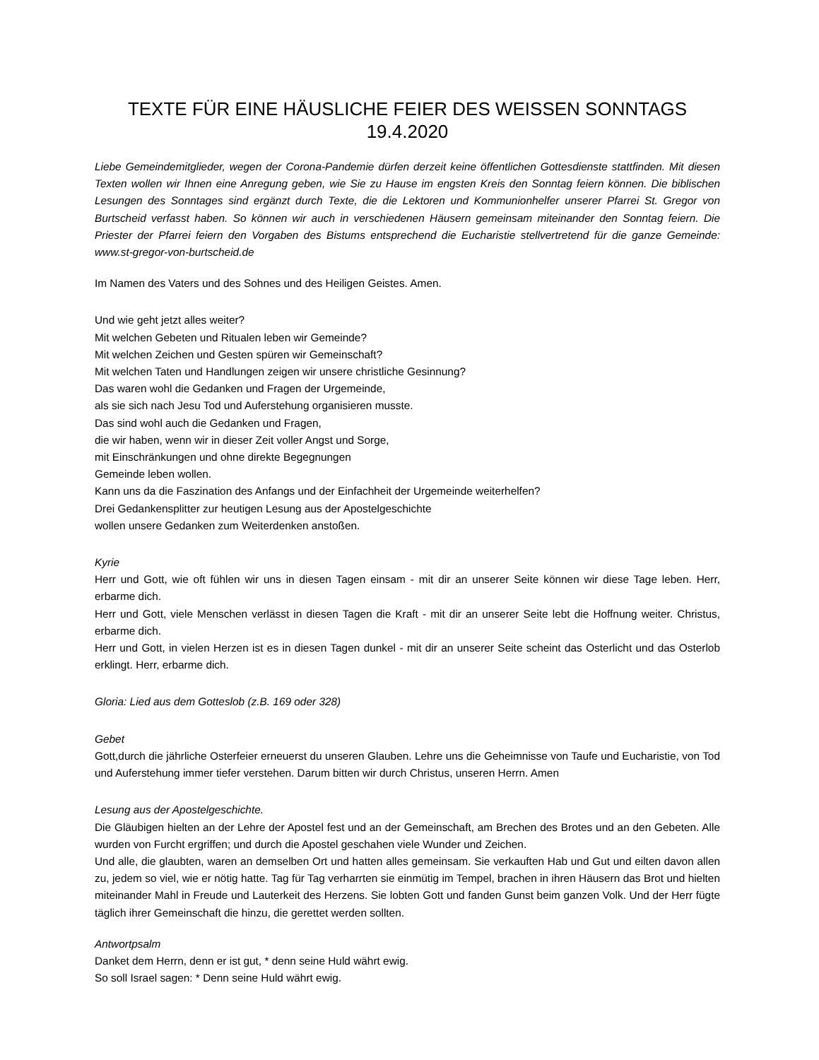TEXTE FÜR EINE HÄUSLICHE FEIER DES WEISSEN SONNTAGS 19.4.2020
Liebe Gemeindemitglieder, wegen der Corona-Pandemie dürfen derzeit keine öffentlichen Gottesdienste stattfinden. Mit diesen Texten wollen wir Ihnen eine Anregung geben, wie Sie zu Hause im engsten Kreis den Sonntag feiern können. Die biblischen Lesungen des Sonntages sind ergänzt durch Texte, die die Lektoren und Kommunionhelfer unserer Pfarrei St. Gregor von Burtscheid verfasst haben. So können wir auch in verschiedenen Häusern gemeinsam miteinander den Sonntag feiern. Die Priester der Pfarrei feiern den Vorgaben des Bistums entsprechend die Eucharistie stellvertretend für die ganze Gemeinde: www.st-gregor-von-burtscheid.de
Im Namen des Vaters und des Sohnes und des Heiligen Geistes. Amen.
Und wie geht jetzt alles weiter?
Mit welchen Gebeten und Ritualen leben wir Gemeinde?
Mit welchen Zeichen und Gesten spüren wir Gemeinschaft?
Mit welchen Taten und Handlungen zeigen wir unsere christliche Gesinnung?
Das waren wohl die Gedanken und Fragen der Urgemeinde,
als sie sich nach Jesu Tod und Auferstehung organisieren musste.
Das sind wohl auch die Gedanken und Fragen,
die wir haben, wenn wir in dieser Zeit voller Angst und Sorge,
mit Einschränkungen und ohne direkte Begegnungen
Gemeinde leben wollen.
Kann uns da die Faszination des Anfangs und der Einfachheit der Urgemeinde weiterhelfen?
Drei Gedankensplitter zur heutigen Lesung aus der Apostelgeschichte
wollen unsere Gedanken zum Weiterdenken anstoßen.
Kyrie
Herr und Gott, wie oft fühlen wir uns in diesen Tagen einsam - mit dir an unserer Seite können wir diese Tage leben. Herr, erbarme dich.
Herr und Gott, viele Menschen verlässt in diesen Tagen die Kraft - mit dir an unserer Seite lebt die Hoffnung weiter. Christus, erbarme dich.
Herr und Gott, in vielen Herzen ist es in diesen Tagen dunkel - mit dir an unserer Seite scheint das Osterlicht und das Osterlob erklingt. Herr, erbarme dich.
Gloria: Lied aus dem Gotteslob (z.B. 169 oder 328)
Gebet
Gott,durch die jährliche Osterfeier erneuerst du unseren Glauben. Lehre uns die Geheimnisse von Taufe und Eucharistie, von Tod und Auferstehung immer tiefer verstehen. Darum bitten wir durch Christus, unseren Herrn. Amen
Lesung aus der Apostelgeschichte.
Die Gläubigen hielten an der Lehre der Apostel fest und an der Gemeinschaft, am Brechen des Brotes und an den Gebeten. Alle wurden von Furcht ergriffen; und durch die Apostel geschahen viele Wunder und Zeichen.
Und alle, die glaubten, waren an demselben Ort und hatten alles gemeinsam. Sie verkauften Hab und Gut und eilten davon allen zu, jedem so viel, wie er nötig hatte. Tag für Tag verharrten sie einmütig im Tempel, brachen in ihren Häusern das Brot und hielten miteinander Mahl in Freude und Lauterkeit des Herzens. Sie lobten Gott und fanden Gunst beim ganzen Volk. Und der Herr fügte täglich ihrer Gemeinschaft die hinzu, die gerettet werden sollten.
Antwortpsalm
Danket dem Herrn, denn er ist gut, * denn seine Huld währt ewig.
So soll Israel sagen: * Denn seine Huld währt ewig.